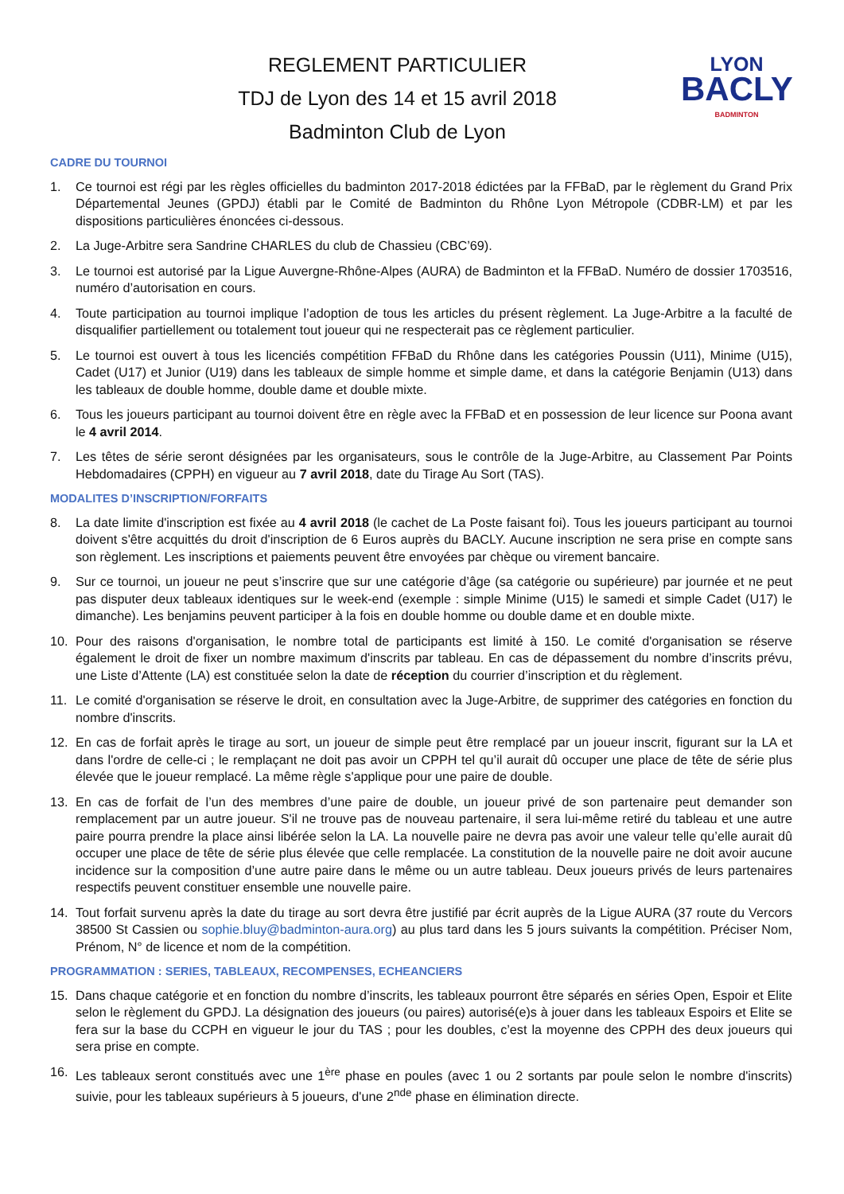REGLEMENT PARTICULIER
TDJ de Lyon des 14 et 15 avril 2018
Badminton Club de Lyon
LYON
BACLY
BADMINTON
CADRE DU TOURNOI
1. Ce tournoi est régi par les règles officielles du badminton 2017-2018 édictées par la FFBaD, par le règlement du Grand Prix Départemental Jeunes (GPDJ) établi par le Comité de Badminton du Rhône Lyon Métropole (CDBR-LM) et par les dispositions particulières énoncées ci-dessous.
2. La Juge-Arbitre sera Sandrine CHARLES du club de Chassieu (CBC’69).
3. Le tournoi est autorisé par la Ligue Auvergne-Rhône-Alpes (AURA) de Badminton et la FFBaD. Numéro de dossier 1703516, numéro d’autorisation en cours.
4. Toute participation au tournoi implique l’adoption de tous les articles du présent règlement. La Juge-Arbitre a la faculté de disqualifier partiellement ou totalement tout joueur qui ne respecterait pas ce règlement particulier.
5. Le tournoi est ouvert à tous les licenciés compétition FFBaD du Rhône dans les catégories Poussin (U11), Minime (U15), Cadet (U17) et Junior (U19) dans les tableaux de simple homme et simple dame, et dans la catégorie Benjamin (U13) dans les tableaux de double homme, double dame et double mixte.
6. Tous les joueurs participant au tournoi doivent être en règle avec la FFBaD et en possession de leur licence sur Poona avant le 4 avril 2014.
7. Les têtes de série seront désignées par les organisateurs, sous le contrôle de la Juge-Arbitre, au Classement Par Points Hebdomadaires (CPPH) en vigueur au 7 avril 2018, date du Tirage Au Sort (TAS).
MODALITES D’INSCRIPTION/FORFAITS
8. La date limite d'inscription est fixée au 4 avril 2018 (le cachet de La Poste faisant foi). Tous les joueurs participant au tournoi doivent s'être acquittés du droit d'inscription de 6 Euros auprès du BACLY. Aucune inscription ne sera prise en compte sans son règlement. Les inscriptions et paiements peuvent être envoyées par chèque ou virement bancaire.
9. Sur ce tournoi, un joueur ne peut s’inscrire que sur une catégorie d’âge (sa catégorie ou supérieure) par journée et ne peut pas disputer deux tableaux identiques sur le week-end (exemple : simple Minime (U15) le samedi et simple Cadet (U17) le dimanche). Les benjamins peuvent participer à la fois en double homme ou double dame et en double mixte.
10. Pour des raisons d'organisation, le nombre total de participants est limité à 150. Le comité d'organisation se réserve également le droit de fixer un nombre maximum d'inscrits par tableau. En cas de dépassement du nombre d’inscrits prévu, une Liste d’Attente (LA) est constituée selon la date de réception du courrier d’inscription et du règlement.
11. Le comité d'organisation se réserve le droit, en consultation avec la Juge-Arbitre, de supprimer des catégories en fonction du nombre d'inscrits.
12. En cas de forfait après le tirage au sort, un joueur de simple peut être remplacé par un joueur inscrit, figurant sur la LA et dans l'ordre de celle-ci ; le remplaçant ne doit pas avoir un CPPH tel qu’il aurait dû occuper une place de tête de série plus élevée que le joueur remplacé. La même règle s'applique pour une paire de double.
13. En cas de forfait de l’un des membres d’une paire de double, un joueur privé de son partenaire peut demander son remplacement par un autre joueur. S'il ne trouve pas de nouveau partenaire, il sera lui-même retiré du tableau et une autre paire pourra prendre la place ainsi libérée selon la LA. La nouvelle paire ne devra pas avoir une valeur telle qu’elle aurait dû occuper une place de tête de série plus élevée que celle remplacée. La constitution de la nouvelle paire ne doit avoir aucune incidence sur la composition d’une autre paire dans le même ou un autre tableau. Deux joueurs privés de leurs partenaires respectifs peuvent constituer ensemble une nouvelle paire.
14. Tout forfait survenu après la date du tirage au sort devra être justifié par écrit auprès de la Ligue AURA (37 route du Vercors 38500 St Cassien ou sophie.bluy@badminton-aura.org) au plus tard dans les 5 jours suivants la compétition. Préciser Nom, Prénom, N° de licence et nom de la compétition.
PROGRAMMATION : SERIES, TABLEAUX, RECOMPENSES, ECHEANCIERS
15. Dans chaque catégorie et en fonction du nombre d’inscrits, les tableaux pourront être séparés en séries Open, Espoir et Elite selon le règlement du GPDJ. La désignation des joueurs (ou paires) autorisé(e)s à jouer dans les tableaux Espoirs et Elite se fera sur la base du CCPH en vigueur le jour du TAS ; pour les doubles, c’est la moyenne des CPPH des deux joueurs qui sera prise en compte.
16. Les tableaux seront constitués avec une 1<sup>ère</sup> phase en poules (avec 1 ou 2 sortants par poule selon le nombre d'inscrits) suivie, pour les tableaux supérieurs à 5 joueurs, d'une 2<sup>nde</sup> phase en élimination directe.